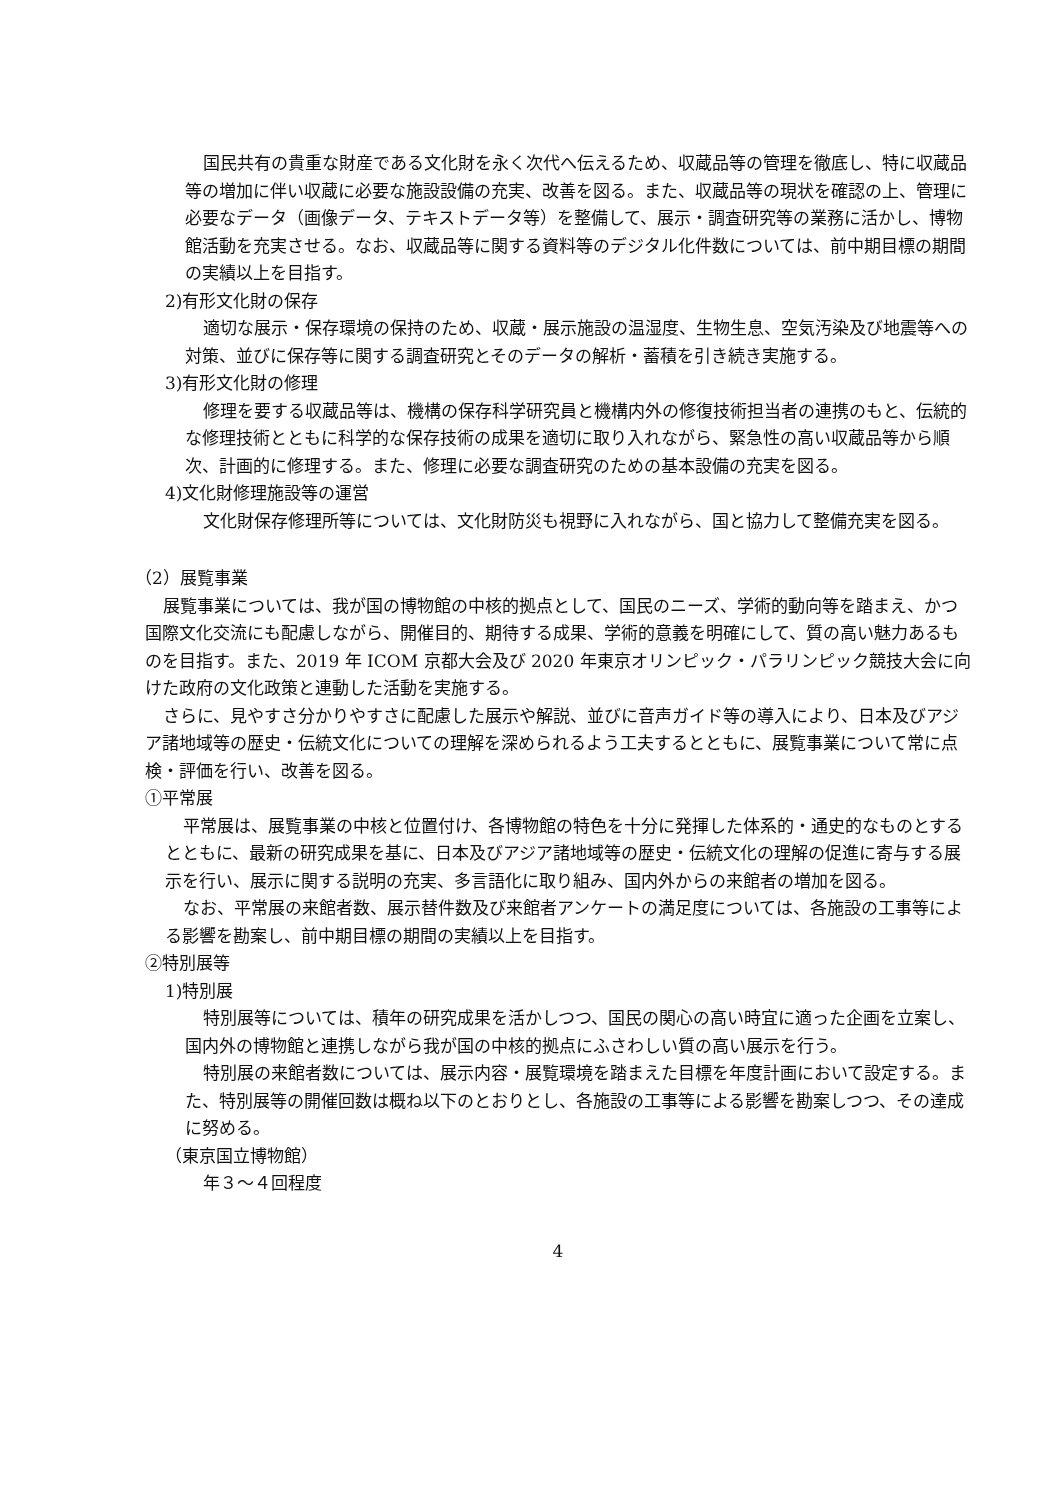国民共有の貴重な財産である文化財を永く次代へ伝えるため、収蔵品等の管理を徹底し、特に収蔵品等の増加に伴い収蔵に必要な施設設備の充実、改善を図る。また、収蔵品等の現状を確認の上、管理に必要なデータ（画像データ、テキストデータ等）を整備して、展示・調査研究等の業務に活かし、博物館活動を充実させる。なお、収蔵品等に関する資料等のデジタル化件数については、前中期目標の期間の実績以上を目指す。
2)有形文化財の保存
適切な展示・保存環境の保持のため、収蔵・展示施設の温湿度、生物生息、空気汚染及び地震等への対策、並びに保存等に関する調査研究とそのデータの解析・蓄積を引き続き実施する。
3)有形文化財の修理
修理を要する収蔵品等は、機構の保存科学研究員と機構内外の修復技術担当者の連携のもと、伝統的な修理技術とともに科学的な保存技術の成果を適切に取り入れながら、緊急性の高い収蔵品等から順次、計画的に修理する。また、修理に必要な調査研究のための基本設備の充実を図る。
4)文化財修理施設等の運営
文化財保存修理所等については、文化財防災も視野に入れながら、国と協力して整備充実を図る。
（2）展覧事業
展覧事業については、我が国の博物館の中核的拠点として、国民のニーズ、学術的動向等を踏まえ、かつ国際文化交流にも配慮しながら、開催目的、期待する成果、学術的意義を明確にして、質の高い魅力あるものを目指す。また、2019 年 ICOM 京都大会及び 2020 年東京オリンピック・パラリンピック競技大会に向けた政府の文化政策と連動した活動を実施する。
さらに、見やすさ分かりやすさに配慮した展示や解説、並びに音声ガイド等の導入により、日本及びアジア諸地域等の歴史・伝統文化についての理解を深められるよう工夫するとともに、展覧事業について常に点検・評価を行い、改善を図る。
①平常展
平常展は、展覧事業の中核と位置付け、各博物館の特色を十分に発揮した体系的・通史的なものとするとともに、最新の研究成果を基に、日本及びアジア諸地域等の歴史・伝統文化の理解の促進に寄与する展示を行い、展示に関する説明の充実、多言語化に取り組み、国内外からの来館者の増加を図る。
なお、平常展の来館者数、展示替件数及び来館者アンケートの満足度については、各施設の工事等による影響を勘案し、前中期目標の期間の実績以上を目指す。
②特別展等
1)特別展
特別展等については、積年の研究成果を活かしつつ、国民の関心の高い時宜に適った企画を立案し、国内外の博物館と連携しながら我が国の中核的拠点にふさわしい質の高い展示を行う。
特別展の来館者数については、展示内容・展覧環境を踏まえた目標を年度計画において設定する。また、特別展等の開催回数は概ね以下のとおりとし、各施設の工事等による影響を勘案しつつ、その達成に努める。
（東京国立博物館）
年３～４回程度
4